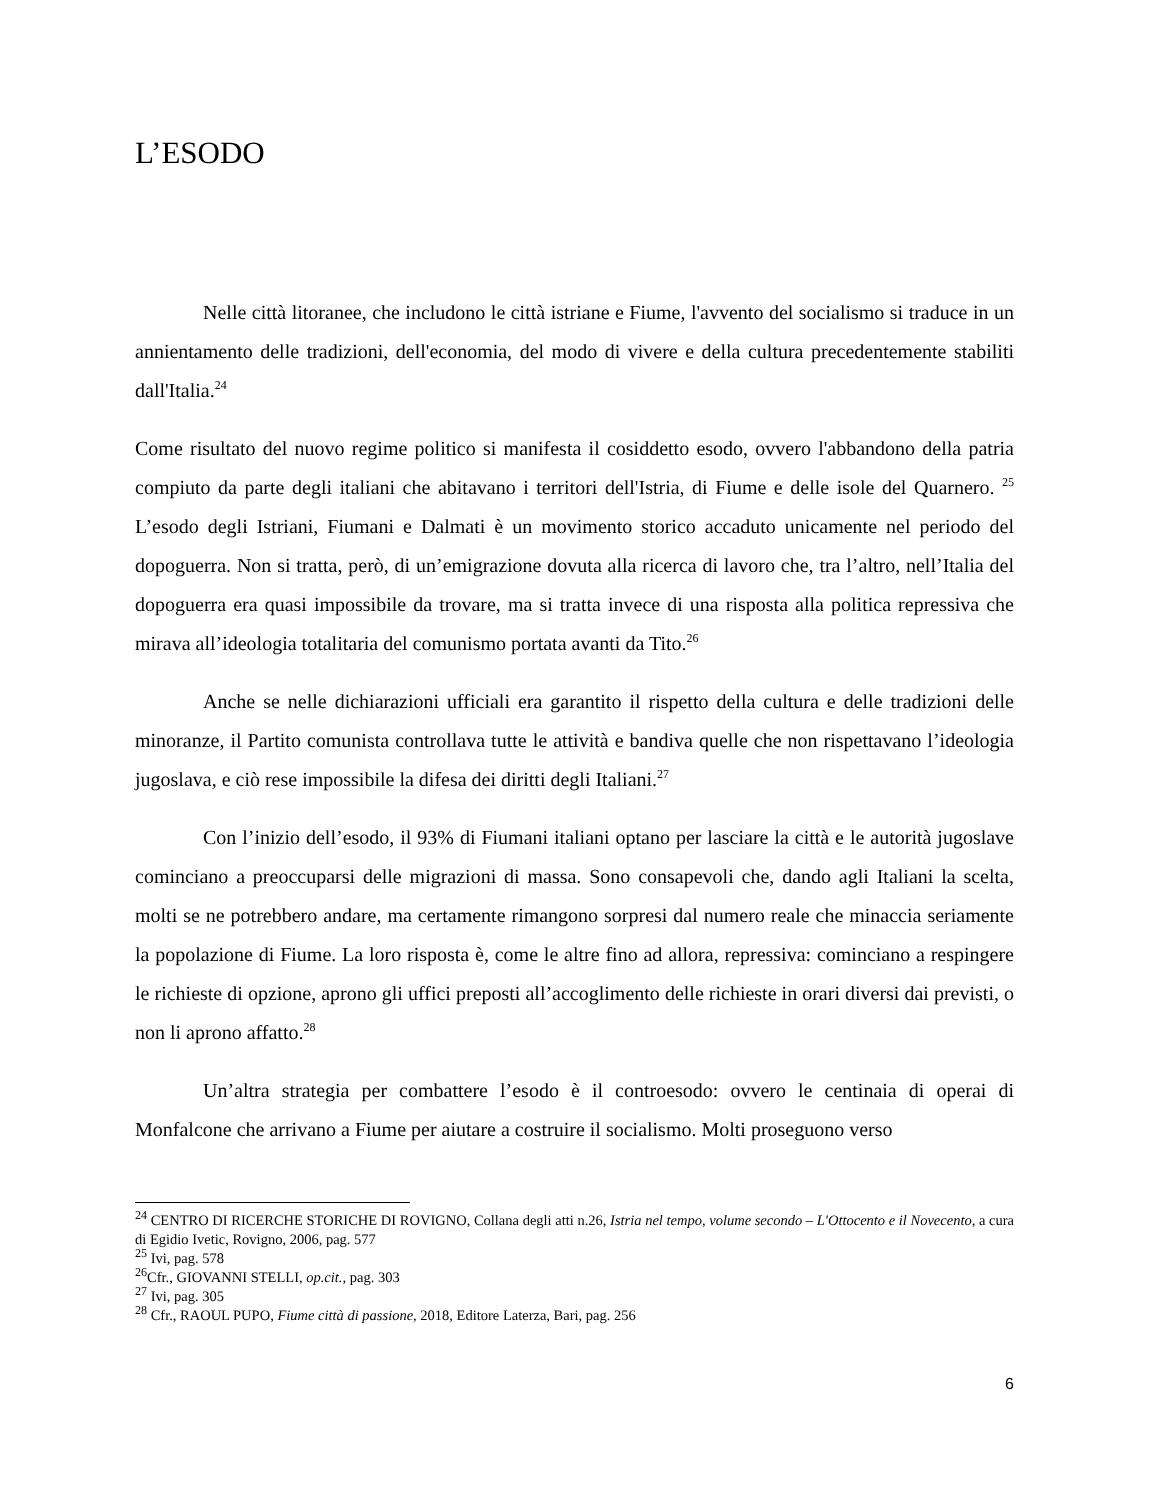L’ESODO
Nelle città litoranee, che includono le città istriane e Fiume, l'avvento del socialismo si traduce in un annientamento delle tradizioni, dell'economia, del modo di vivere e della cultura precedentemente stabiliti dall'Italia.<sup>24</sup>
Come risultato del nuovo regime politico si manifesta il cosiddetto esodo, ovvero l'abbandono della patria compiuto da parte degli italiani che abitavano i territori dell'Istria, di Fiume e delle isole del Quarnero. <sup>25</sup> L’esodo degli Istriani, Fiumani e Dalmati è un movimento storico accaduto unicamente nel periodo del dopoguerra. Non si tratta, però, di un’emigrazione dovuta alla ricerca di lavoro che, tra l’altro, nell’Italia del dopoguerra era quasi impossibile da trovare, ma si tratta invece di una risposta alla politica repressiva che mirava all’ideologia totalitaria del comunismo portata avanti da Tito.<sup>26</sup>
Anche se nelle dichiarazioni ufficiali era garantito il rispetto della cultura e delle tradizioni delle minoranze, il Partito comunista controllava tutte le attività e bandiva quelle che non rispettavano l’ideologia jugoslava, e ciò rese impossibile la difesa dei diritti degli Italiani.<sup>27</sup>
Con l’inizio dell’esodo, il 93% di Fiumani italiani optano per lasciare la città e le autorità jugoslave cominciano a preoccuparsi delle migrazioni di massa. Sono consapevoli che, dando agli Italiani la scelta, molti se ne potrebbero andare, ma certamente rimangono sorpresi dal numero reale che minaccia seriamente la popolazione di Fiume. La loro risposta è, come le altre fino ad allora, repressiva: cominciano a respingere le richieste di opzione, aprono gli uffici preposti all’accoglimento delle richieste in orari diversi dai previsti, o non li aprono affatto.<sup>28</sup>
Un’altra strategia per combattere l’esodo è il controesodo: ovvero le centinaia di operai di Monfalcone che arrivano a Fiume per aiutare a costruire il socialismo. Molti proseguono verso
<sup>24</sup> CENTRO DI RICERCHE STORICHE DI ROVIGNO, Collana degli atti n.26, Istria nel tempo, volume secondo – L'Ottocento e il Novecento, a cura di Egidio Ivetic, Rovigno, 2006, pag. 577
<sup>25</sup> Ivi, pag. 578
<sup>26</sup> Cfr., GIOVANNI STELLI, op.cit., pag. 303
<sup>27</sup> Ivi, pag. 305
<sup>28</sup> Cfr., RAOUL PUPO, Fiume città di passione, 2018, Editore Laterza, Bari, pag. 256
6